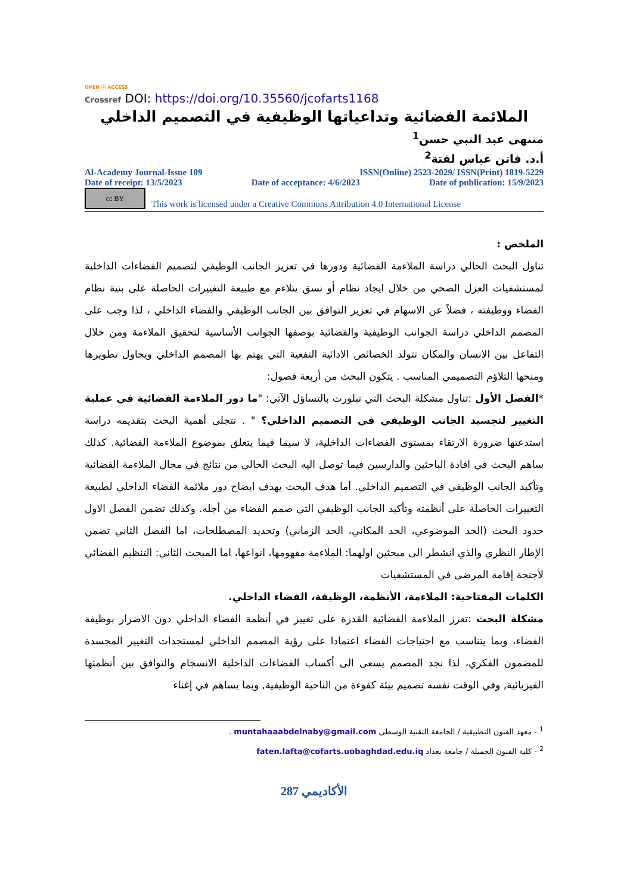OPEN ⓐ ACCESS
Crossref DOI: https://doi.org/10.35560/jcofarts1168
الملائمة الفضائية وتداعياتها الوظيفية في التصميم الداخلي
منتهى عبد النبي حسن<sup>1</sup>
أ.د. فاتن عباس لفتة<sup>2</sup>
Al-Academy Journal-Issue 109 ISSN(Online) 2523-2029/ ISSN(Print) 1819-5229
Date of receipt: 13/5/2023 Date of acceptance: 4/6/2023 Date of publication: 15/9/2023
cc BY
This work is licensed under a Creative Commons Attribution 4.0 International License
الملخص :
تناول البحث الحالي دراسة الملاءمة الفضائية ودورها في تعزيز الجانب الوظيفي لتصميم الفضاءات الداخلية لمستشفيات العزل الصحي من خلال ايجاد نظام أو نسق يتلاءم مع طبيعة التغييرات الحاصلة على بنية نظام الفضاء ووظيفته ، فضلاً عن الاسهام في تعزيز التوافق بين الجانب الوظيفي والفضاء الداخلي ، لذا وجب على المصمم الداخلي دراسة الجوانب الوظيفية والفضائية بوصفها الجوانب الأساسية لتحقيق الملاءمة ومن خلال التفاعل بين الانسان والمكان تتولد الخصائص الادائية النفعية التي يهتم بها المصمم الداخلي ويحاول تطويرها ومنحها التلاؤم التصميمي المناسب . يتكون البحث من أربعة فصول:
*الفصل الأول :تناول مشكلة البحث التي تبلورت بالتساؤل الآتي: "ما دور الملاءمة الفضائية في عملية التغيير لتجسيد الجانب الوظيفي في التصميم الداخلي؟ " . تتجلى أهمية البحث بتقديمه دراسة استدعتها ضرورة الارتقاء بمستوى الفضاءات الداخلية، لا سيما فيما يتعلق بموضوع الملاءمة الفضائية. كذلك ساهم البحث في افادة الباحثين والدارسين فيما توصل اليه البحث الحالي من نتائج في مجال الملاءمة الفضائية وتأكيد الجانب الوظيفي في التصميم الداخلي. أما هدف البحث يهدف ايضاح دور ملائمة الفضاء الداخلي لطبيعة التغييرات الحاصلة على أنظمته وتأكيد الجانب الوظيفي التي صمم الفضاء من أجله. وكذلك تضمن الفصل الاول حدود البحث (الحد الموضوعي، الحد المكاني، الحد الزماني) وتحديد المصطلحات، اما الفصل الثاني تضمن الإطار النظري والذي انشطر الى مبحثين اولهما: الملاءمة مفهومها، انواعها، اما المبحث الثاني: التنظيم الفضائي لأجنحة إقامة المرضى في المستشفيات
الكلمات المفتاحية: الملاءمة، الأنظمة، الوظيفة، الفضاء الداخلي.
مشكلة البحث :تعزز الملاءمة الفضائية القدرة على تغيير في أنظمة الفضاء الداخلي دون الاضرار بوظيفة الفضاء، وبما يتناسب مع احتياجات الفضاء اعتمادا على رؤية المصمم الداخلي لمستجدات التغيير المجسدة للمضمون الفكري، لذا نجد المصمم يسعى الى أكساب الفضاءات الداخلية الانسجام والتوافق بين أنظمتها الفيزيائية, وفي الوقت نفسه تصميم بيئة كفوءة من الناحية الوظيفية, وبما يساهم في إغناء
<sup>1</sup> - معهد الفنون التطبيقية / الجامعة التقنية الوسطى muntahaaabdelnaby@gmail.com .
<sup>2</sup> - كلية الفنون الجميلة / جامعة بغداد faten.lafta@cofarts.uobaghdad.edu.iq
الأكاديمي 287